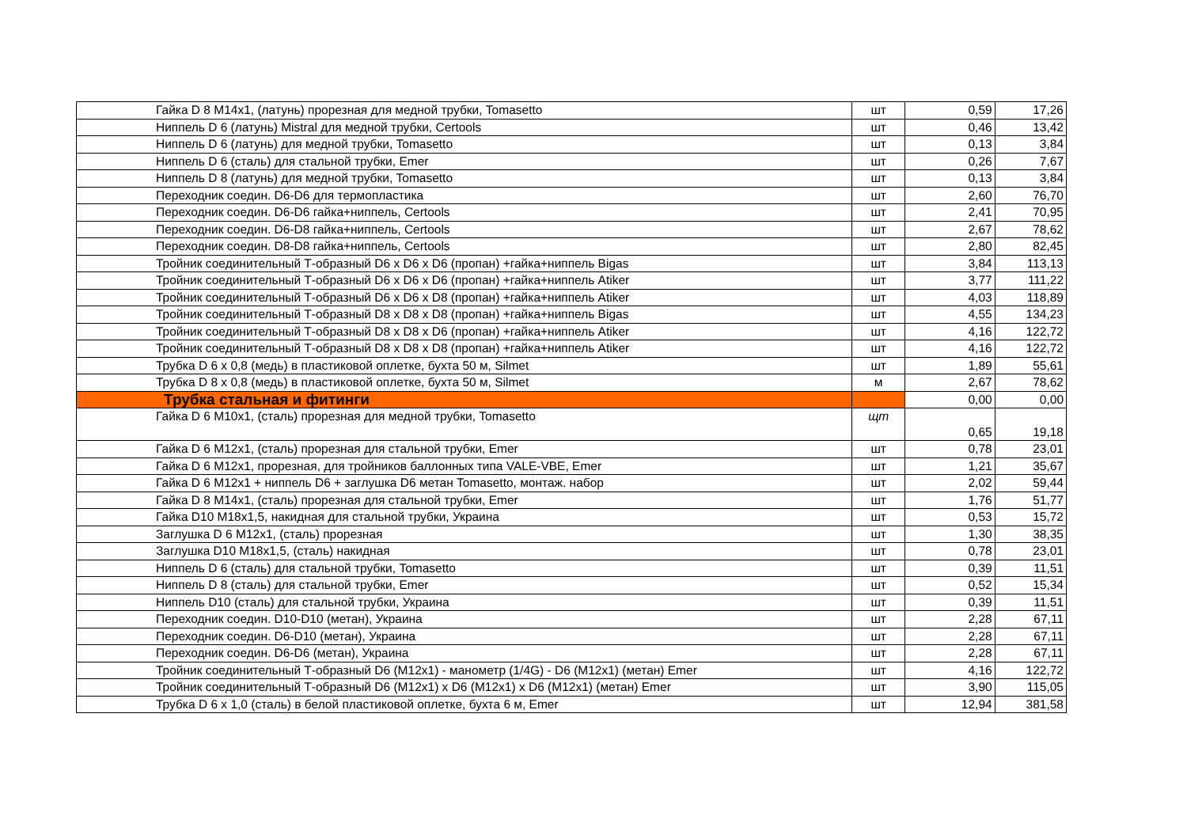| Гайка D 8 M14x1, (латунь) прорезная для медной трубки, Tomasetto | шт | 0,59 | 17,26 |
| Ниппель D 6 (латунь) Mistral для медной трубки, Certools | шт | 0,46 | 13,42 |
| Ниппель D 6 (латунь) для медной трубки, Tomasetto | шт | 0,13 | 3,84 |
| Ниппель D 6 (сталь) для стальной трубки, Emer | шт | 0,26 | 7,67 |
| Ниппель D 8 (латунь) для медной трубки, Tomasetto | шт | 0,13 | 3,84 |
| Переходник соедин. D6-D6 для термопластика | шт | 2,60 | 76,70 |
| Переходник соедин. D6-D6 гайка+ниппель, Certools | шт | 2,41 | 70,95 |
| Переходник соедин. D6-D8 гайка+ниппель, Certools | шт | 2,67 | 78,62 |
| Переходник соедин. D8-D8 гайка+ниппель, Certools | шт | 2,80 | 82,45 |
| Тройник соединительный Т-образный D6 x D6 x D6 (пропан) +гайка+ниппель Bigas | шт | 3,84 | 113,13 |
| Тройник соединительный Т-образный D6 x D6 x D6 (пропан) +гайка+ниппель Atiker | шт | 3,77 | 111,22 |
| Тройник соединительный Т-образный D6 x D6 x D8 (пропан) +гайка+ниппель Atiker | шт | 4,03 | 118,89 |
| Тройник соединительный Т-образный D8 x D8 x D8 (пропан) +гайка+ниппель Bigas | шт | 4,55 | 134,23 |
| Тройник соединительный Т-образный D8 x D8 x D6 (пропан) +гайка+ниппель Atiker | шт | 4,16 | 122,72 |
| Тройник соединительный Т-образный D8 x D8 x D8 (пропан) +гайка+ниппель Atiker | шт | 4,16 | 122,72 |
| Трубка D 6 x 0,8 (медь) в пластиковой оплетке, бухта 50 м, Silmet | шт | 1,89 | 55,61 |
| Трубка D 8 x 0,8 (медь) в пластиковой оплетке, бухта 50 м, Silmet | м | 2,67 | 78,62 |
| Трубка стальная и фитинги | | 0,00 | 0,00 |
| Гайка D 6 M10x1, (сталь) прорезная для медной трубки, Tomasetto | щт | 0,65 | 19,18 |
| Гайка D 6 M12x1, (сталь) прорезная для стальной трубки, Emer | шт | 0,78 | 23,01 |
| Гайка D 6 M12x1, прорезная, для тройников баллонных типа VALE-VBE, Emer | шт | 1,21 | 35,67 |
| Гайка D 6 M12x1 + ниппель D6 + заглушка D6 метан Tomasetto, монтаж. набор | шт | 2,02 | 59,44 |
| Гайка D 8 M14x1, (сталь) прорезная для стальной трубки, Emer | шт | 1,76 | 51,77 |
| Гайка D10 M18x1,5, накидная для стальной трубки, Украина | шт | 0,53 | 15,72 |
| Заглушка D 6 M12x1, (сталь) прорезная | шт | 1,30 | 38,35 |
| Заглушка D10 M18x1,5, (сталь) накидная | шт | 0,78 | 23,01 |
| Ниппель D 6 (сталь) для стальной трубки, Tomasetto | шт | 0,39 | 11,51 |
| Ниппель D 8 (сталь) для стальной трубки, Emer | шт | 0,52 | 15,34 |
| Ниппель D10 (сталь) для стальной трубки, Украина | шт | 0,39 | 11,51 |
| Переходник соедин. D10-D10 (метан), Украина | шт | 2,28 | 67,11 |
| Переходник соедин. D6-D10 (метан), Украина | шт | 2,28 | 67,11 |
| Переходник соедин. D6-D6 (метан), Украина | шт | 2,28 | 67,11 |
| Тройник соединительный Т-образный D6 (M12x1) - манометр (1/4G) - D6 (M12x1) (метан) Emer | шт | 4,16 | 122,72 |
| Тройник соединительный Т-образный D6 (M12x1) x D6 (M12x1) x D6 (M12x1) (метан) Emer | шт | 3,90 | 115,05 |
| Трубка D 6 x 1,0 (сталь) в белой пластиковой оплетке, бухта 6 м, Emer | шт | 12,94 | 381,58 |